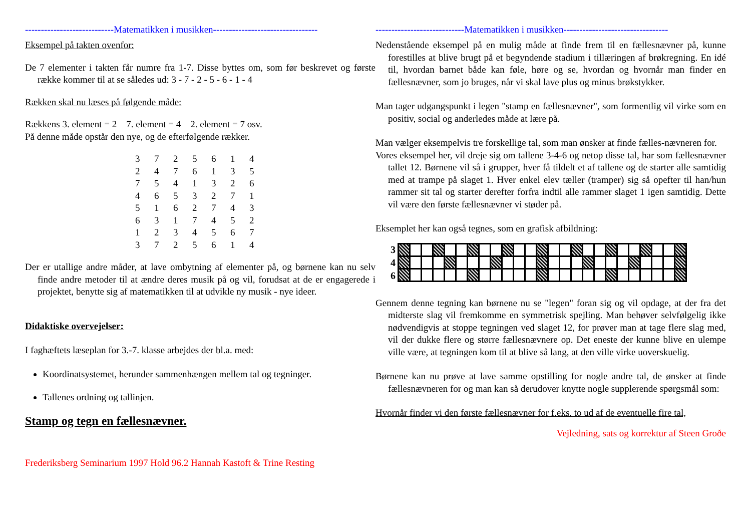----------------------------Matematikken i musikken---------------------------------
Eksempel på takten ovenfor:
De 7 elementer i takten får numre fra 1-7. Disse byttes om, som før beskrevet og første række kommer til at se således ud: 3 - 7 - 2 - 5 - 6 - 1 - 4
Rækken skal nu læses på følgende måde:
Rækkens 3. element = 2 7. element = 4 2. element = 7 osv.
På denne måde opstår den nye, og de efterfølgende rækker.
| 3 | 7 | 2 | 5 | 6 | 1 | 4 |
| 2 | 4 | 7 | 6 | 1 | 3 | 5 |
| 7 | 5 | 4 | 1 | 3 | 2 | 6 |
| 4 | 6 | 5 | 3 | 2 | 7 | 1 |
| 5 | 1 | 6 | 2 | 7 | 4 | 3 |
| 6 | 3 | 1 | 7 | 4 | 5 | 2 |
| 1 | 2 | 3 | 4 | 5 | 6 | 7 |
| 3 | 7 | 2 | 5 | 6 | 1 | 4 |
Der er utallige andre måder, at lave ombytning af elementer på, og børnene kan nu selv finde andre metoder til at ændre deres musik på og vil, forudsat at de er engagerede i projektet, benytte sig af matematikken til at udvikle ny musik - nye ideer.
Didaktiske overvejelser:
I faghæftets læseplan for 3.-7. klasse arbejdes der bl.a. med:
Koordinatsystemet, herunder sammenhængen mellem tal og tegninger.
Tallenes ordning og tallinjen.
Stamp og tegn en fællesnævner.
Frederiksberg Seminarium 1997 Hold 96.2 Hannah Kastoft & Trine Resting
----------------------------Matematikken i musikken---------------------------------
Nedenstående eksempel på en mulig måde at finde frem til en fællesnævner på, kunne forestilles at blive brugt på et begyndende stadium i tillæringen af brøkregning. En idé til, hvordan barnet både kan føle, høre og se, hvordan og hvornår man finder en fællesnævner, som jo bruges, når vi skal lave plus og minus brøkstykker.
Man tager udgangspunkt i legen "stamp en fællesnævner", som formentlig vil virke som en positiv, social og anderledes måde at lære på.
Man vælger eksempelvis tre forskellige tal, som man ønsker at finde fælles-nævneren for.
Vores eksempel her, vil dreje sig om tallene 3-4-6 og netop disse tal, har som fællesnævner tallet 12. Børnene vil så i grupper, hver få tildelt et af tallene og de starter alle samtidig med at trampe på slaget 1. Hver enkel elev tæller (tramper) sig så opefter til han/hun rammer sit tal og starter derefter forfra indtil alle rammer slaget 1 igen samtidig. Dette vil være den første fællesnævner vi støder på.
Eksemplet her kan også tegnes, som en grafisk afbildning:
3
4
6
Gennem denne tegning kan børnene nu se "legen" foran sig og vil opdage, at der fra det midterste slag vil fremkomme en symmetrisk spejling. Man behøver selvfølgelig ikke nødvendigvis at stoppe tegningen ved slaget 12, for prøver man at tage flere slag med, vil der dukke flere og større fællesnævnere op. Det eneste der kunne blive en ulempe ville være, at tegningen kom til at blive så lang, at den ville virke uoverskuelig.
Børnene kan nu prøve at lave samme opstilling for nogle andre tal, de ønsker at finde fællesnævneren for og man kan så derudover knytte nogle supplerende spørgsmål som:
Hvornår finder vi den første fællesnævner for f.eks. to ud af de eventuelle fire tal,
Vejledning, sats og korrektur af Steen Groðe